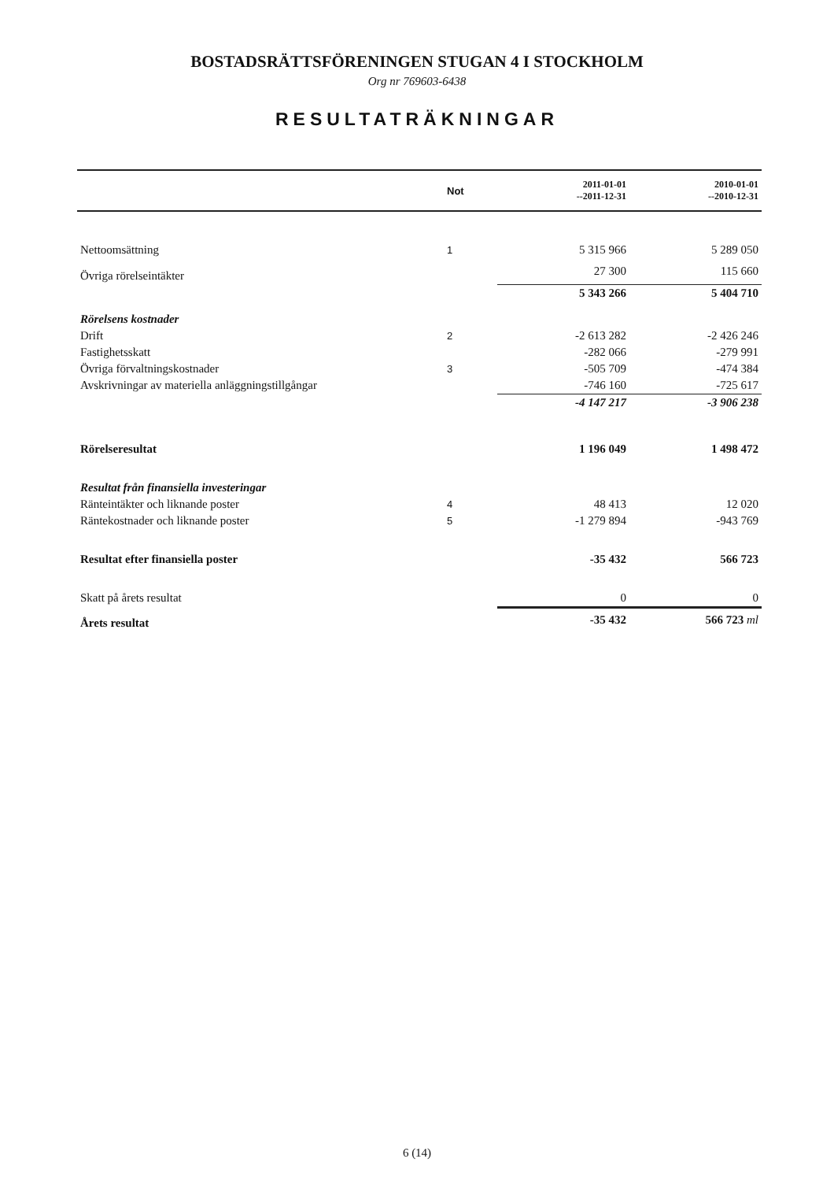BOSTADSRÄTTSFÖRENINGEN STUGAN 4 I STOCKHOLM
Org nr 769603-6438
RESULTATRÄKNINGAR
| | Not | 2011-01-01 --2011-12-31 | 2010-01-01 --2010-12-31 |
| --- | --- | --- | --- |
| Nettoomsättning | 1 | 5 315 966 | 5 289 050 |
| Övriga rörelseintäkter | | 27 300 | 115 660 |
| | | 5 343 266 | 5 404 710 |
| Rörelsens kostnader | | | |
| Drift | 2 | -2 613 282 | -2 426 246 |
| Fastighetsskatt | | -282 066 | -279 991 |
| Övriga förvaltningskostnader | 3 | -505 709 | -474 384 |
| Avskrivningar av materiella anläggningstillgångar | | -746 160 | -725 617 |
| | | -4 147 217 | -3 906 238 |
| Rörelseresultat | | 1 196 049 | 1 498 472 |
| Resultat från finansiella investeringar | | | |
| Ränteintäkter och liknande poster | 4 | 48 413 | 12 020 |
| Räntekostnader och liknande poster | 5 | -1 279 894 | -943 769 |
| Resultat efter finansiella poster | | -35 432 | 566 723 |
| Skatt på årets resultat | | 0 | 0 |
| Årets resultat | | -35 432 | 566 723 ml |
6 (14)